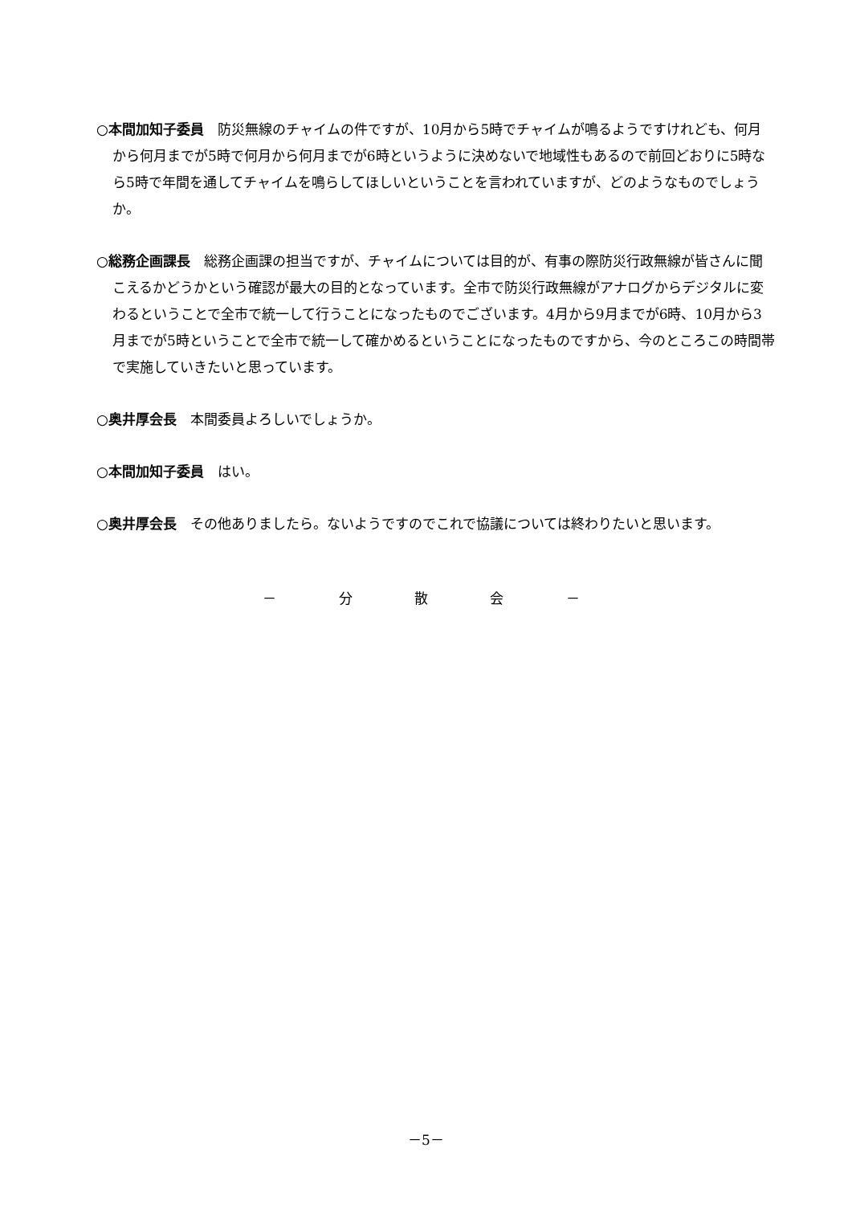○本間加知子委員　防災無線のチャイムの件ですが、10月から5時でチャイムが鳴るようですけれども、何月から何月までが5時で何月から何月までが6時というように決めないで地域性もあるので前回どおりに5時なら5時で年間を通してチャイムを鳴らしてほしいということを言われていますが、どのようなものでしょうか。
○総務企画課長　総務企画課の担当ですが、チャイムについては目的が、有事の際防災行政無線が皆さんに聞こえるかどうかという確認が最大の目的となっています。全市で防災行政無線がアナログからデジタルに変わるということで全市で統一して行うことになったものでございます。4月から9月までが6時、10月から3月までが5時ということで全市で統一して確かめるということになったものですから、今のところこの時間帯で実施していきたいと思っています。
○奥井厚会長　本間委員よろしいでしょうか。
○本間加知子委員　はい。
○奥井厚会長　その他ありましたら。ないようですのでこれで協議については終わりたいと思います。
－ 分 散 会 －
－5－